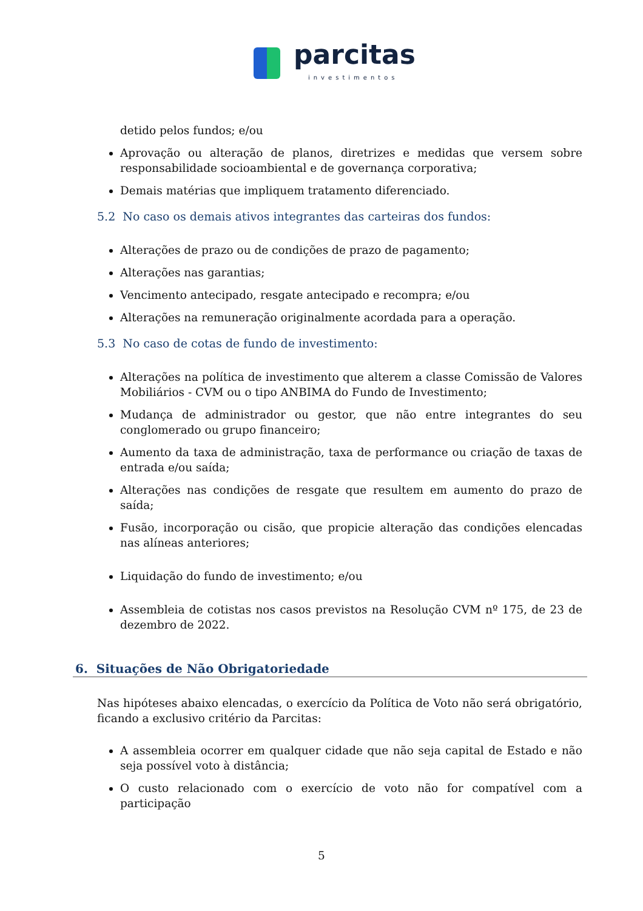parcitas
investimentos
detido pelos fundos; e/ou
Aprovação ou alteração de planos, diretrizes e medidas que versem sobre responsabilidade socioambiental e de governança corporativa;
Demais matérias que impliquem tratamento diferenciado.
5.2 No caso os demais ativos integrantes das carteiras dos fundos:
Alterações de prazo ou de condições de prazo de pagamento;
Alterações nas garantias;
Vencimento antecipado, resgate antecipado e recompra; e/ou
Alterações na remuneração originalmente acordada para a operação.
5.3 No caso de cotas de fundo de investimento:
Alterações na política de investimento que alterem a classe Comissão de Valores Mobiliários - CVM ou o tipo ANBIMA do Fundo de Investimento;
Mudança de administrador ou gestor, que não entre integrantes do seu conglomerado ou grupo financeiro;
Aumento da taxa de administração, taxa de performance ou criação de taxas de entrada e/ou saída;
Alterações nas condições de resgate que resultem em aumento do prazo de saída;
Fusão, incorporação ou cisão, que propicie alteração das condições elencadas nas alíneas anteriores;
Liquidação do fundo de investimento; e/ou
Assembleia de cotistas nos casos previstos na Resolução CVM nº 175, de 23 de dezembro de 2022.
6. Situações de Não Obrigatoriedade
Nas hipóteses abaixo elencadas, o exercício da Política de Voto não será obrigatório, ficando a exclusivo critério da Parcitas:
A assembleia ocorrer em qualquer cidade que não seja capital de Estado e não seja possível voto à distância;
O custo relacionado com o exercício de voto não for compatível com a participação
5